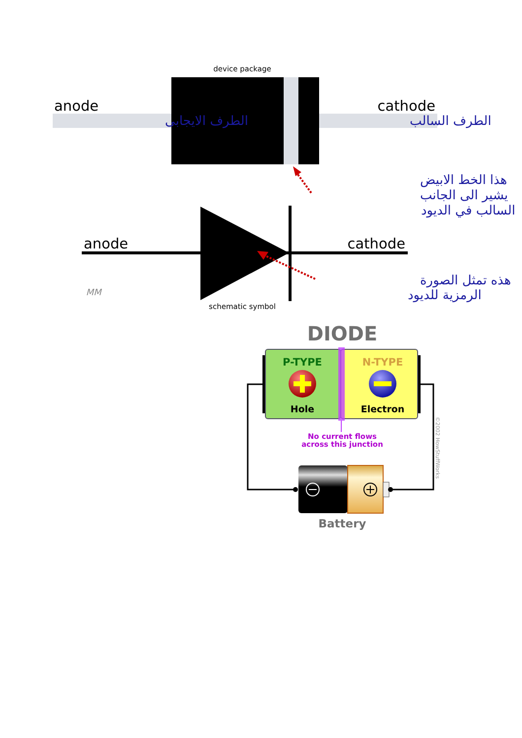device package
anode
cathode
الطرف الايجابى
الطرف السالب
هذا الخط الابيض
يشير الى الجانب
السالب في الديود
anode
cathode
هذه تمثل الصورة
الرمزية للديود
MM
schematic symbol
DIODE
P-TYPE
N-TYPE
Hole
Electron
No current flows
across this junction
Battery
©2002 HowStuffWorks